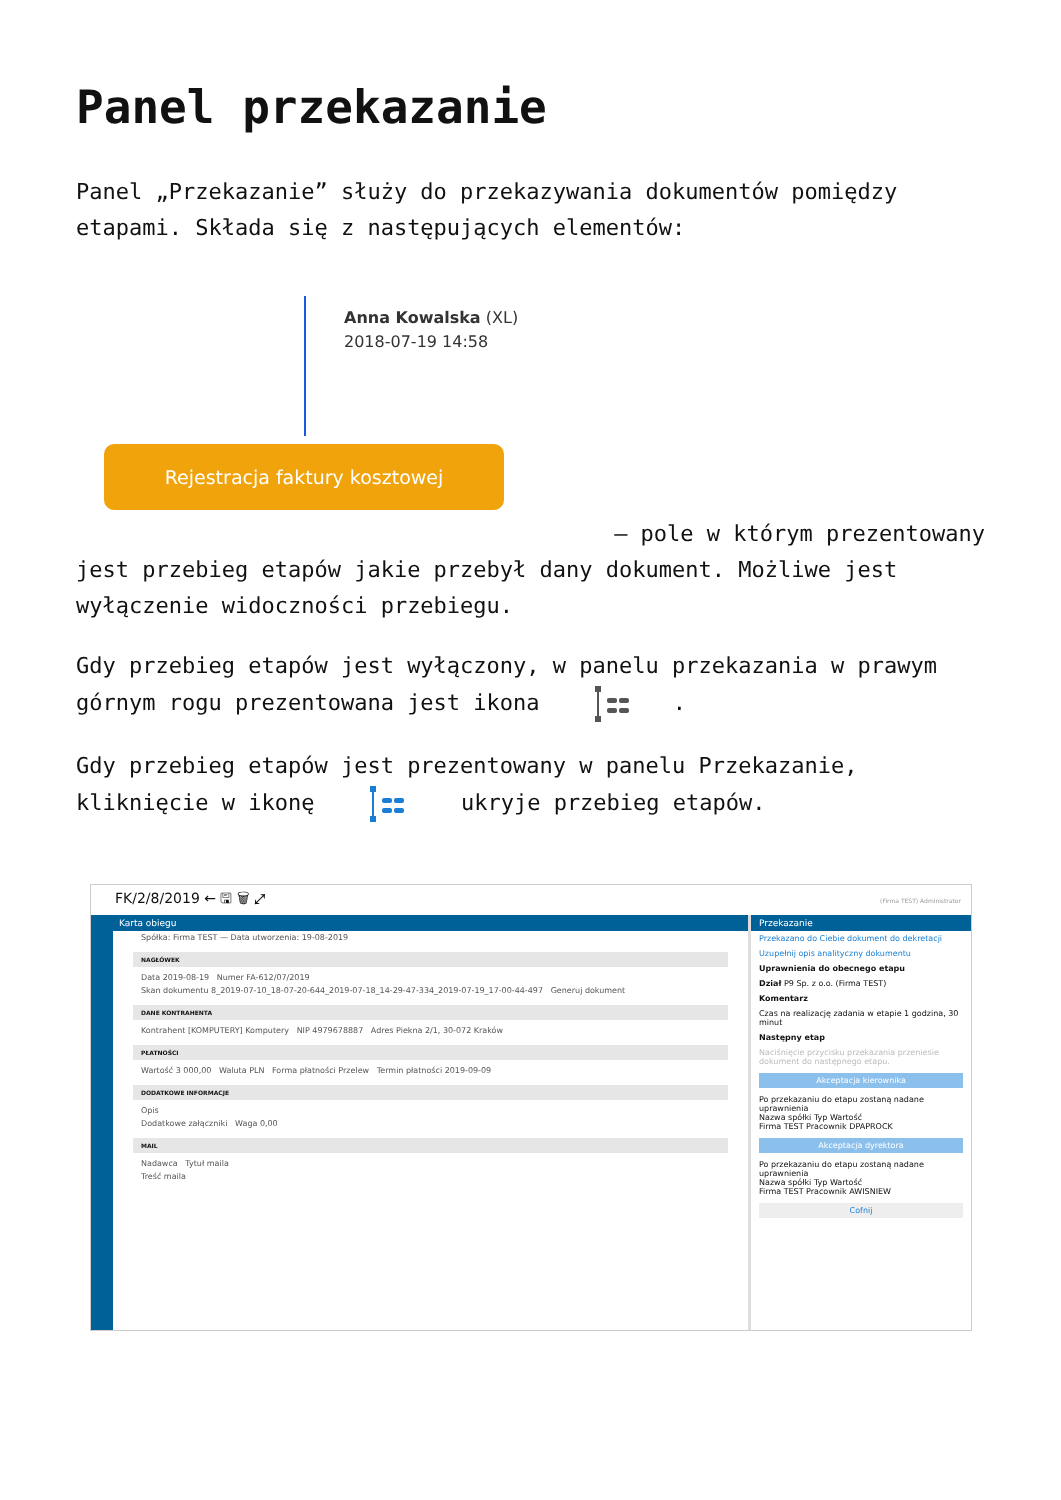Panel przekazanie
Panel „Przekazanie” służy do przekazywania dokumentów pomiędzy etapami. Składa się z następujących elementów:
Anna Kowalska (XL)
2018-07-19 14:58
Rejestracja faktury kosztowej
– pole w którym prezentowany
jest przebieg etapów jakie przebył dany dokument. Możliwe jest wyłączenie widoczności przebiegu.
Gdy przebieg etapów jest wyłączony, w panelu przekazania w prawym górnym rogu prezentowana jest ikona .
Gdy przebieg etapów jest prezentowany w panelu Przekazanie, kliknięcie w ikonę ukryje przebieg etapów.
FK/2/8/2019 ← 🖫 🗑 ⤢ (Firma TEST) Administrator
Karta obiegu
Spółka: Firma TEST — Data utworzenia: 19-08-2019
NAGŁÓWEK
Data 2019-08-19 Numer FA-612/07/2019
Skan dokumentu 8_2019-07-10_18-07-20-644_2019-07-18_14-29-47-334_2019-07-19_17-00-44-497 Generuj dokument
DANE KONTRAHENTA
Kontrahent [KOMPUTERY] Komputery NIP 4979678887 Adres Piekna 2/1, 30-072 Kraków
PŁATNOŚCI
Wartość 3 000,00 Waluta PLN Forma płatności Przelew Termin płatności 2019-09-09
DODATKOWE INFORMACJE
Opis
Dodatkowe załączniki Waga 0,00
MAIL
Nadawca Tytuł maila
Treść maila
Przekazanie
Przekazano do Ciebie dokument do dekretacji
Uzupełnij opis analityczny dokumentu
Uprawnienia do obecnego etapu
Dział P9 Sp. z o.o. (Firma TEST)
Komentarz
Czas na realizację zadania w etapie 1 godzina, 30 minut
Następny etap
Naciśnięcie przycisku przekazania przeniesie dokument do następnego etapu.
Akceptacja kierownika
Po przekazaniu do etapu zostaną nadane uprawnienia
Nazwa spółki Typ Wartość
Firma TEST Pracownik DPAPROCK
Akceptacja dyrektora
Po przekazaniu do etapu zostaną nadane uprawnienia
Nazwa spółki Typ Wartość
Firma TEST Pracownik AWISNIEW
Cofnij